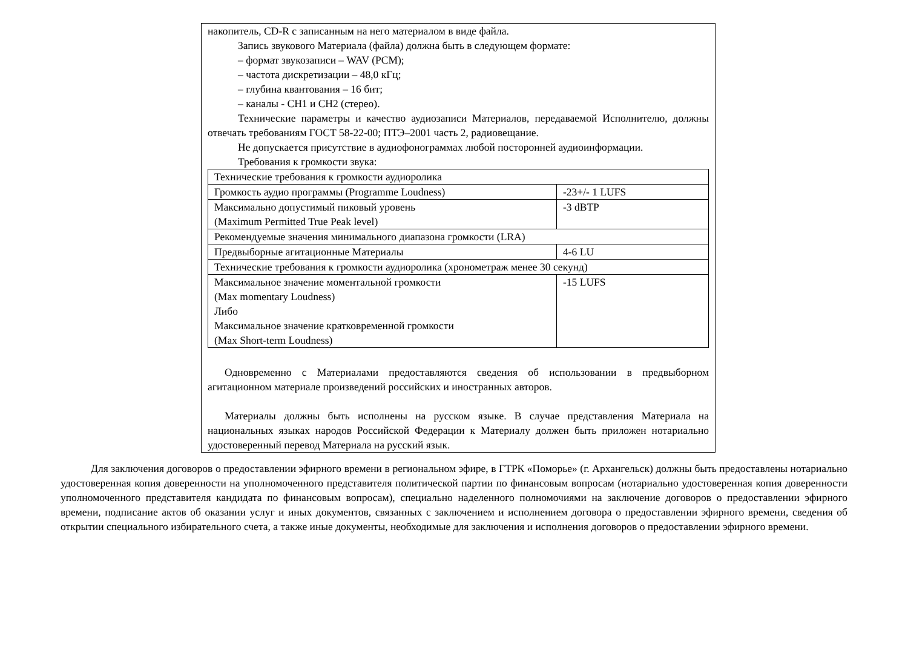накопитель, CD-R с записанным на него материалом в виде файла.
Запись звукового Материала (файла) должна быть в следующем формате:
– формат звукозаписи – WAV (PCM);
– частота дискретизации – 48,0 кГц;
– глубина квантования – 16 бит;
– каналы - CH1 и CH2 (стерео).
Технические параметры и качество аудиозаписи Материалов, передаваемой Исполнителю, должны отвечать требованиям ГОСТ 58-22-00; ПТЭ–2001 часть 2, радиовещание.
Не допускается присутствие в аудиофонограммах любой посторонней аудиоинформации.
Требования к громкости звука:
| Технические требования к громкости аудиоролика | |
| Громкость аудио программы (Programme Loudness) | -23+/- 1 LUFS |
| Максимально допустимый пиковый уровень (Maximum Permitted True Peak level) | -3 dBTP |
| Рекомендуемые значения минимального диапазона громкости (LRA) | |
| Предвыборные агитационные Материалы | 4-6 LU |
| Технические требования к громкости аудиоролика (хронометраж менее 30 секунд) | |
| Максимальное значение моментальной громкости (Max momentary Loudness) Либо Максимальное значение кратковременной громкости (Max Short-term Loudness) | -15 LUFS |
Одновременно с Материалами предоставляются сведения об использовании в предвыборном агитационном материале произведений российских и иностранных авторов.
Материалы должны быть исполнены на русском языке. В случае представления Материала на национальных языках народов Российской Федерации к Материалу должен быть приложен нотариально удостоверенный перевод Материала на русский язык.
Для заключения договоров о предоставлении эфирного времени в региональном эфире, в ГТРК «Поморье» (г. Архангельск) должны быть предоставлены нотариально удостоверенная копия доверенности на уполномоченного представителя политической партии по финансовым вопросам (нотариально удостоверенная копия доверенности уполномоченного представителя кандидата по финансовым вопросам), специально наделенного полномочиями на заключение договоров о предоставлении эфирного времени, подписание актов об оказании услуг и иных документов, связанных с заключением и исполнением договора о предоставлении эфирного времени, сведения об открытии специального избирательного счета, а также иные документы, необходимые для заключения и исполнения договоров о предоставлении эфирного времени.